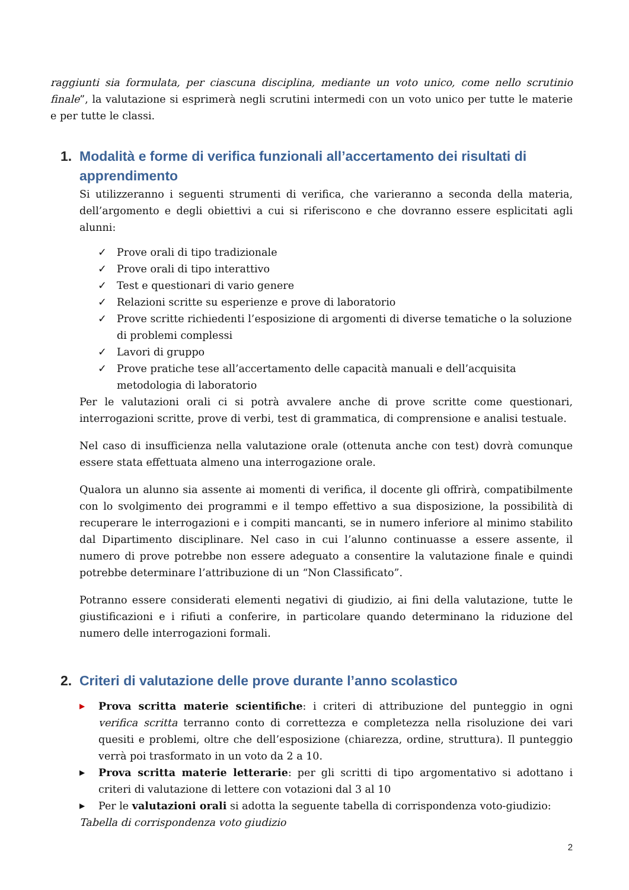raggiunti sia formulata, per ciascuna disciplina, mediante un voto unico, come nello scrutinio finale”, la valutazione si esprimerà negli scrutini intermedi con un voto unico per tutte le materie e per tutte le classi.
1. Modalità e forme di verifica funzionali all’accertamento dei risultati di apprendimento
Si utilizzeranno i seguenti strumenti di verifica, che varieranno a seconda della materia, dell’argomento e degli obiettivi a cui si riferiscono e che dovranno essere esplicitati agli alunni:
✓ Prove orali di tipo tradizionale
✓ Prove orali di tipo interattivo
✓ Test e questionari di vario genere
✓ Relazioni scritte su esperienze e prove di laboratorio
✓ Prove scritte richiedenti l’esposizione di argomenti di diverse tematiche o la soluzione di problemi complessi
✓ Lavori di gruppo
✓ Prove pratiche tese all’accertamento delle capacità manuali e dell’acquisita metodologia di laboratorio
Per le valutazioni orali ci si potrà avvalere anche di prove scritte come questionari, interrogazioni scritte, prove di verbi, test di grammatica, di comprensione e analisi testuale.
Nel caso di insufficienza nella valutazione orale (ottenuta anche con test) dovrà comunque essere stata effettuata almeno una interrogazione orale.
Qualora un alunno sia assente ai momenti di verifica, il docente gli offrirà, compatibilmente con lo svolgimento dei programmi e il tempo effettivo a sua disposizione, la possibilità di recuperare le interrogazioni e i compiti mancanti, se in numero inferiore al minimo stabilito dal Dipartimento disciplinare. Nel caso in cui l’alunno continuasse a essere assente, il numero di prove potrebbe non essere adeguato a consentire la valutazione finale e quindi potrebbe determinare l’attribuzione di un “Non Classificato”.
Potranno essere considerati elementi negativi di giudizio, ai fini della valutazione, tutte le giustificazioni e i rifiuti a conferire, in particolare quando determinano la riduzione del numero delle interrogazioni formali.
2. Criteri di valutazione delle prove durante l’anno scolastico
▶ Prova scritta materie scientifiche: i criteri di attribuzione del punteggio in ogni verifica scritta terranno conto di correttezza e completezza nella risoluzione dei vari quesiti e problemi, oltre che dell’esposizione (chiarezza, ordine, struttura). Il punteggio verrà poi trasformato in un voto da 2 a 10.
▶ Prova scritta materie letterarie: per gli scritti di tipo argomentativo si adottano i criteri di valutazione di lettere con votazioni dal 3 al 10
▶ Per le valutazioni orali si adotta la seguente tabella di corrispondenza voto-giudizio:
Tabella di corrispondenza voto giudizio
2